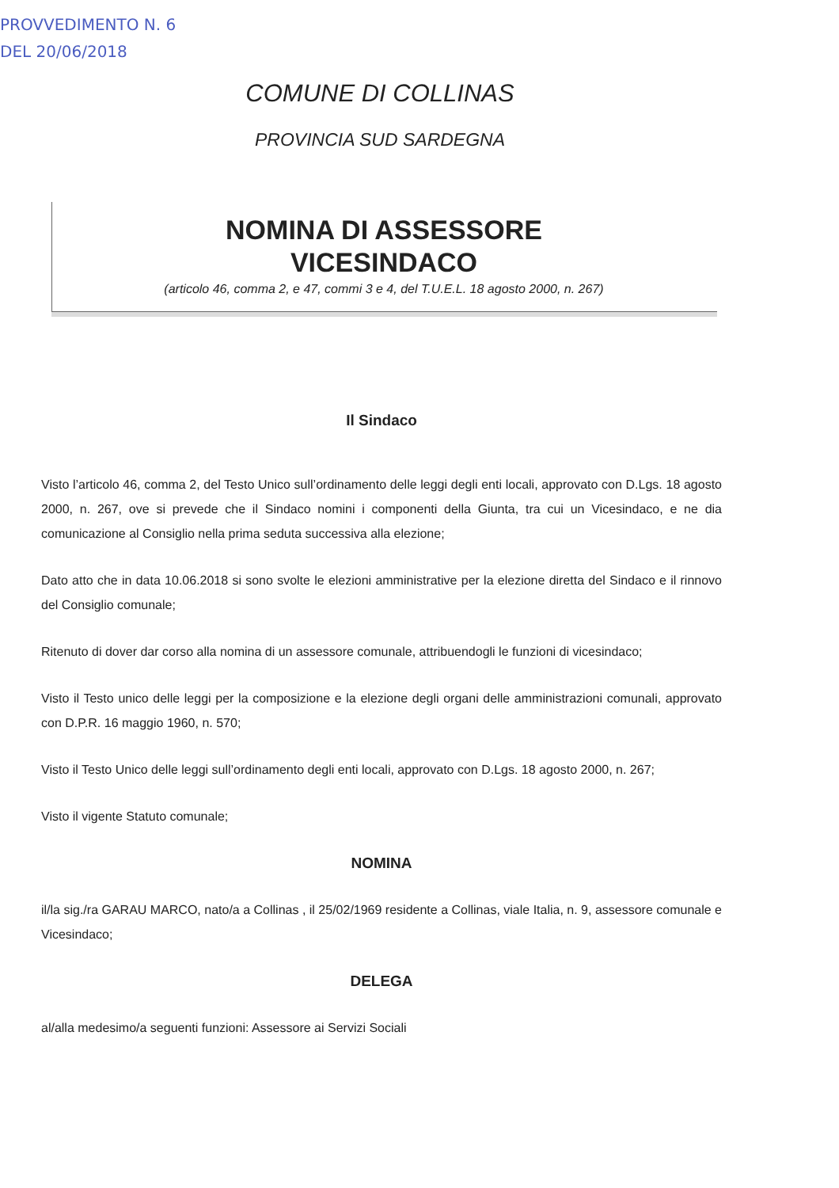PROVVEDIMENTO N. 6
DEL 20/06/2018
COMUNE DI COLLINAS
PROVINCIA SUD SARDEGNA
NOMINA DI ASSESSORE
VICESINDACO
(articolo 46, comma 2, e 47, commi 3 e 4, del T.U.E.L. 18 agosto 2000, n. 267)
Il Sindaco
Visto l’articolo 46, comma 2, del Testo Unico sull’ordinamento delle leggi degli enti locali, approvato con D.Lgs. 18 agosto 2000, n. 267, ove si prevede che il Sindaco nomini i componenti della Giunta, tra cui un Vicesindaco, e ne dia comunicazione al Consiglio nella prima seduta successiva alla elezione;
Dato atto che in data 10.06.2018 si sono svolte le elezioni amministrative per la elezione diretta del Sindaco e il rinnovo del Consiglio comunale;
Ritenuto di dover dar corso alla nomina di un assessore comunale, attribuendogli le funzioni di vicesindaco;
Visto il Testo unico delle leggi per la composizione e la elezione degli organi delle amministrazioni comunali, approvato con D.P.R. 16 maggio 1960, n. 570;
Visto il Testo Unico delle leggi sull’ordinamento degli enti locali, approvato con D.Lgs. 18 agosto 2000, n. 267;
Visto il vigente Statuto comunale;
NOMINA
il/la sig./ra GARAU MARCO, nato/a a Collinas , il 25/02/1969 residente a Collinas, viale Italia, n. 9, assessore comunale e Vicesindaco;
DELEGA
al/alla medesimo/a seguenti funzioni: Assessore ai Servizi Sociali